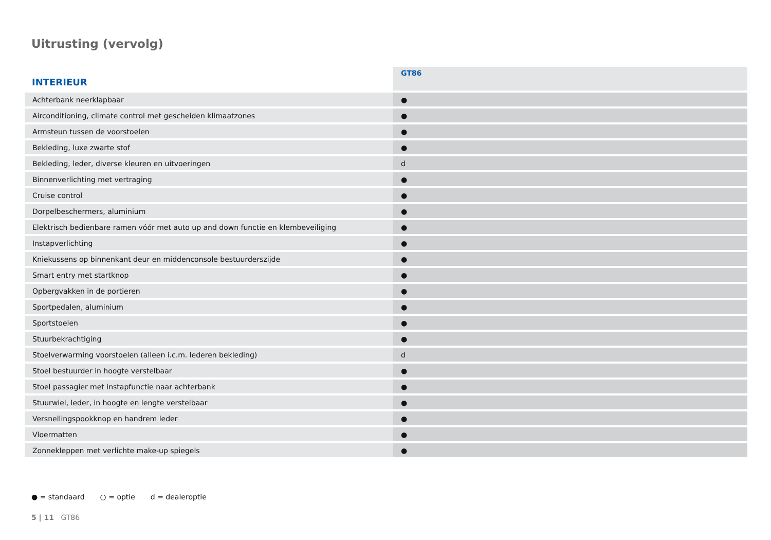Uitrusting (vervolg)
| INTERIEUR | GT86 |
| --- | --- |
| Achterbank neerklapbaar | ● |
| Airconditioning, climate control met gescheiden klimaatzones | ● |
| Armsteun tussen de voorstoelen | ● |
| Bekleding, luxe zwarte stof | ● |
| Bekleding, leder, diverse kleuren en uitvoeringen | d |
| Binnenverlichting met vertraging | ● |
| Cruise control | ● |
| Dorpelbeschermers, aluminium | ● |
| Elektrisch bedienbare ramen vóór met auto up and down functie en klembeveiliging | ● |
| Instapverlichting | ● |
| Kniekussens op binnenkant deur en middenconsole bestuurderszijde | ● |
| Smart entry met startknop | ● |
| Opbergvakken in de portieren | ● |
| Sportpedalen, aluminium | ● |
| Sportstoelen | ● |
| Stuurbekrachtiging | ● |
| Stoelverwarming voorstoelen (alleen i.c.m. lederen bekleding) | d |
| Stoel bestuurder in hoogte verstelbaar | ● |
| Stoel passagier met instapfunctie naar achterbank | ● |
| Stuurwiel, leder, in hoogte en lengte verstelbaar | ● |
| Versnellingspookknop en handrem leder | ● |
| Vloermatten | ● |
| Zonnekleppen met verlichte make-up spiegels | ● |
● = standaard ○ = optie d = dealeroptie
5 | 11 GT86